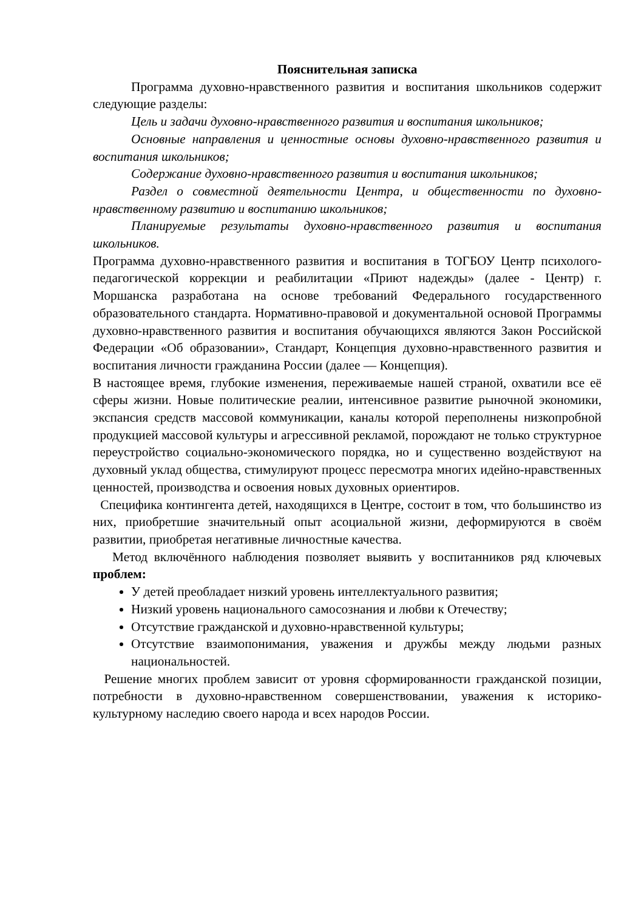Пояснительная записка
Программа духовно-нравственного развития и воспитания школьников содержит следующие разделы:
Цель и задачи духовно-нравственного развития и воспитания школьников;
Основные направления и ценностные основы духовно-нравственного развития и воспитания школьников;
Содержание духовно-нравственного развития и воспитания школьников;
Раздел о совместной деятельности Центра, и общественности по духовно-нравственному развитию и воспитанию школьников;
Планируемые результаты духовно-нравственного развития и воспитания школьников.
Программа духовно-нравственного развития и воспитания в ТОГБОУ Центр психолого-педагогической коррекции и реабилитации «Приют надежды» (далее - Центр) г. Моршанска разработана на основе требований Федерального государственного образовательного стандарта. Нормативно-правовой и документальной основой Программы духовно-нравственного развития и воспитания обучающихся являются Закон Российской Федерации «Об образовании», Стандарт, Концепция духовно-нравственного развития и воспитания личности гражданина России (далее — Концепция).
В настоящее время, глубокие изменения, переживаемые нашей страной, охватили все её сферы жизни. Новые политические реалии, интенсивное развитие рыночной экономики, экспансия средств массовой коммуникации, каналы которой переполнены низкопробной продукцией массовой культуры и агрессивной рекламой, порождают не только структурное переустройство социально-экономического порядка, но и существенно воздействуют на духовный уклад общества, стимулируют процесс пересмотра многих идейно-нравственных ценностей, производства и освоения новых духовных ориентиров.
Специфика контингента детей, находящихся в Центре, состоит в том, что большинство из них, приобретшие значительный опыт асоциальной жизни, деформируются в своём развитии, приобретая негативные личностные качества.
Метод включённого наблюдения позволяет выявить у воспитанников ряд ключевых проблем:
У детей преобладает низкий уровень интеллектуального развития;
Низкий уровень национального самосознания и любви к Отечеству;
Отсутствие гражданской и духовно-нравственной культуры;
Отсутствие взаимопонимания, уважения и дружбы между людьми разных национальностей.
Решение многих проблем зависит от уровня сформированности гражданской позиции, потребности в духовно-нравственном совершенствовании, уважения к историко-культурному наследию своего народа и всех народов России.